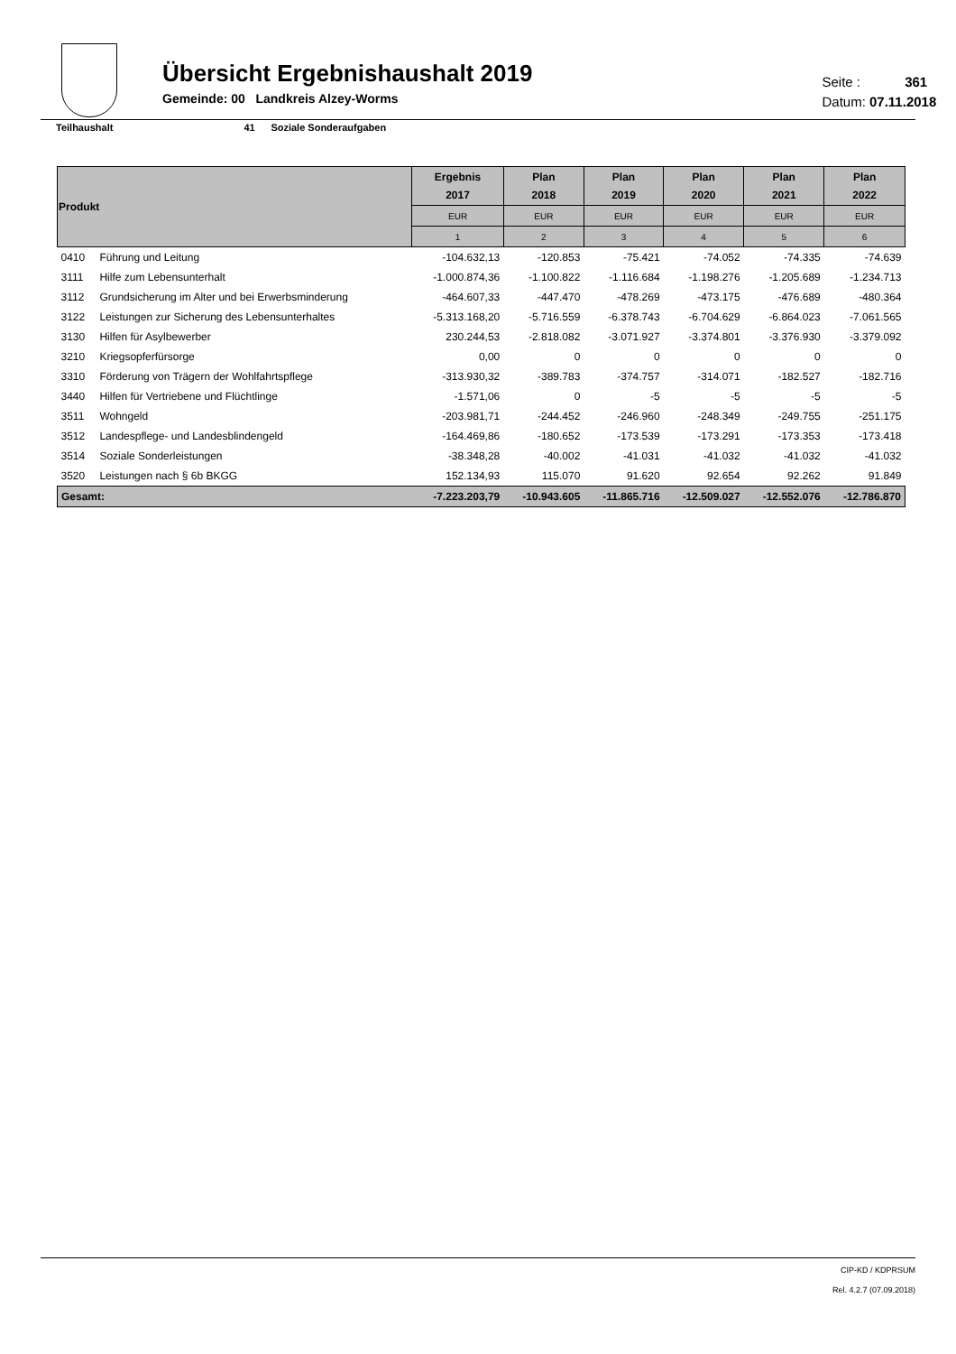Übersicht Ergebnishaushalt 2019
Gemeinde: 00 Landkreis Alzey-Worms
Seite : 361
Datum: 07.11.2018
Teilhaushalt 41 Soziale Sonderaufgaben
| Produkt | | Ergebnis 2017 | Plan 2018 | Plan 2019 | Plan 2020 | Plan 2021 | Plan 2022 |
| --- | --- | --- | --- | --- | --- | --- | --- |
| | | EUR | EUR | EUR | EUR | EUR | EUR |
| | | 1 | 2 | 3 | 4 | 5 | 6 |
| 0410 | Führung und Leitung | -104.632,13 | -120.853 | -75.421 | -74.052 | -74.335 | -74.639 |
| 3111 | Hilfe zum Lebensunterhalt | -1.000.874,36 | -1.100.822 | -1.116.684 | -1.198.276 | -1.205.689 | -1.234.713 |
| 3112 | Grundsicherung im Alter und bei Erwerbsminderung | -464.607,33 | -447.470 | -478.269 | -473.175 | -476.689 | -480.364 |
| 3122 | Leistungen zur Sicherung des Lebensunterhaltes | -5.313.168,20 | -5.716.559 | -6.378.743 | -6.704.629 | -6.864.023 | -7.061.565 |
| 3130 | Hilfen für Asylbewerber | 230.244,53 | -2.818.082 | -3.071.927 | -3.374.801 | -3.376.930 | -3.379.092 |
| 3210 | Kriegsopferfürsorge | 0,00 | 0 | 0 | 0 | 0 | 0 |
| 3310 | Förderung von Trägern der Wohlfahrtspflege | -313.930,32 | -389.783 | -374.757 | -314.071 | -182.527 | -182.716 |
| 3440 | Hilfen für Vertriebene und Flüchtlinge | -1.571,06 | 0 | -5 | -5 | -5 | -5 |
| 3511 | Wohngeld | -203.981,71 | -244.452 | -246.960 | -248.349 | -249.755 | -251.175 |
| 3512 | Landespflege- und Landesblindengeld | -164.469,86 | -180.652 | -173.539 | -173.291 | -173.353 | -173.418 |
| 3514 | Soziale Sonderleistungen | -38.348,28 | -40.002 | -41.031 | -41.032 | -41.032 | -41.032 |
| 3520 | Leistungen nach § 6b BKGG | 152.134,93 | 115.070 | 91.620 | 92.654 | 92.262 | 91.849 |
| Gesamt: | | -7.223.203,79 | -10.943.605 | -11.865.716 | -12.509.027 | -12.552.076 | -12.786.870 |
CIP-KD / KDPRSUM
Rel. 4.2.7 (07.09.2018)